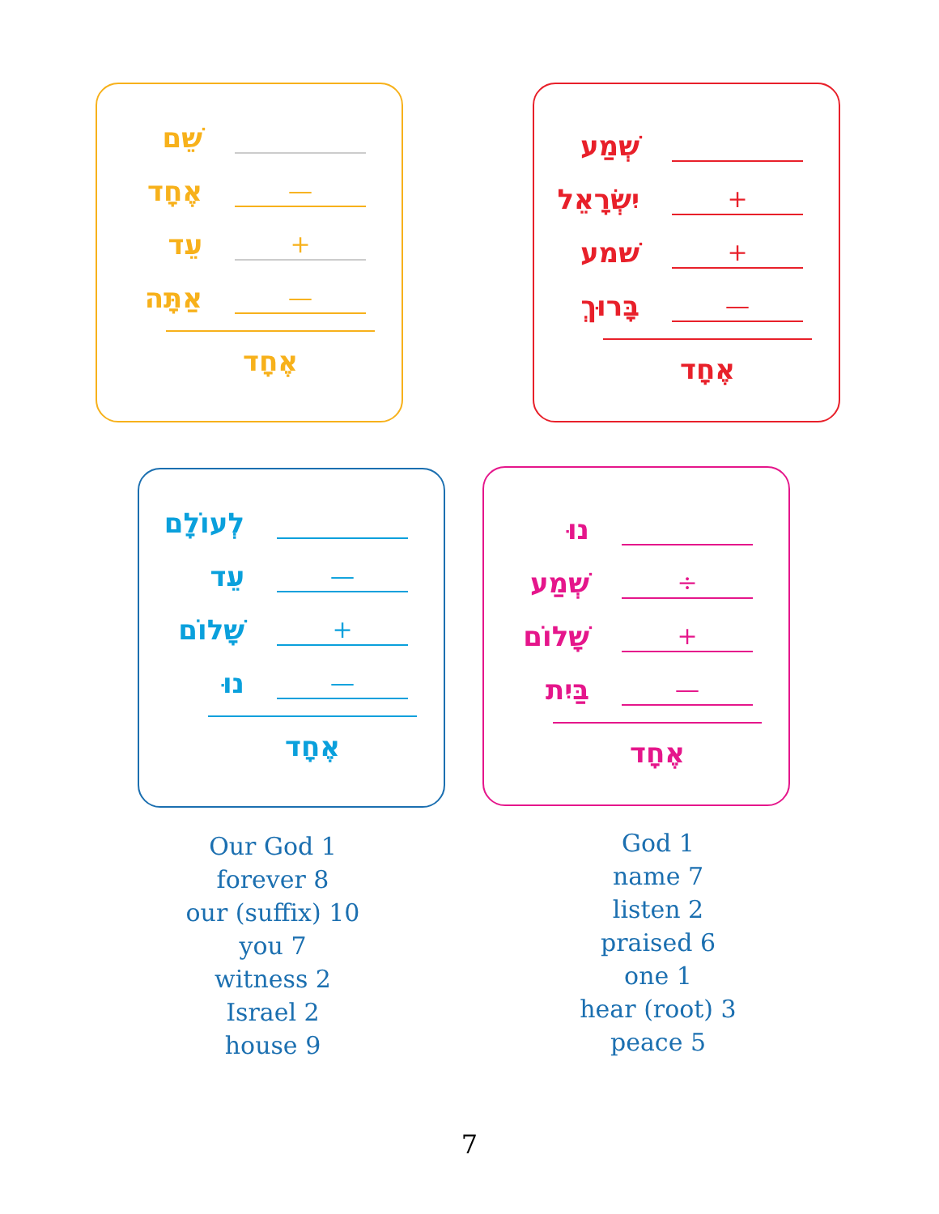שֵׁם
אֶחָד
—
עֵד
+
אַתָּה
—
אֶחָד
שְׁמַע
יִשְׂרָאֵל
+
שׁמע
+
בָּרוּךְ
—
אֶחָד
לְעוֹלָם
עֵד
—
שָׁלוֹם
+
נוּ
—
אֶחָד
נוּ
שְׁמַע
÷
שָׁלוֹם
+
בַּיִת
—
אֶחָד
Our God 1
forever 8
our (suffix) 10
you 7
witness 2
Israel 2
house 9
God 1
name 7
listen 2
praised 6
one 1
hear (root) 3
peace 5
7